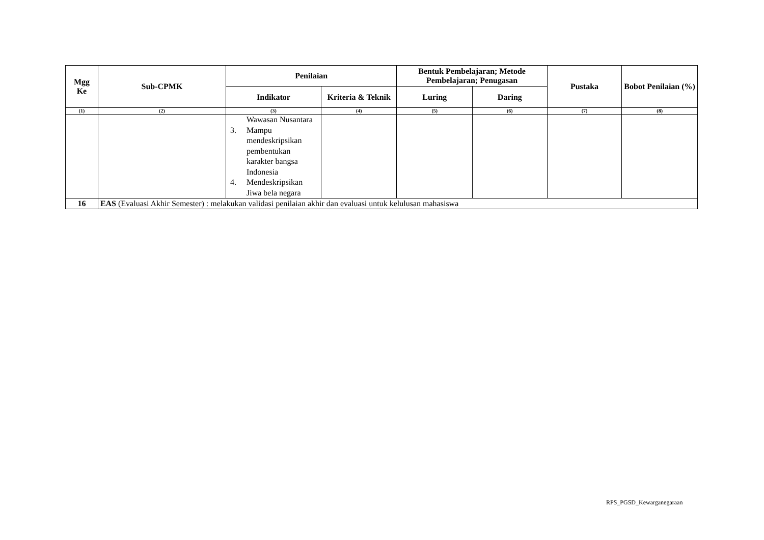| Mgg Ke | Sub-CPMK | Penilaian | | Bentuk Pembelajaran; Metode Pembelajaran; Penugasan | | Pustaka | Bobot Penilaian (%) |
| --- | --- | --- | --- | --- | --- | --- | --- |
| | | Indikator | Kriteria & Teknik | Luring | Daring | | |
| (1) | (2) | (3) | (4) | (5) | (6) | (7) | (8) |
| | | Wawasan Nusantara 3. Mampu mendeskripsikan pembentukan karakter bangsa Indonesia 4. Mendeskripsikan Jiwa bela negara | | | | | |
| 16 | EAS (Evaluasi Akhir Semester) : melakukan validasi penilaian akhir dan evaluasi untuk kelulusan mahasiswa | | | | | | |
RPS_PGSD_Kewarganegaraan